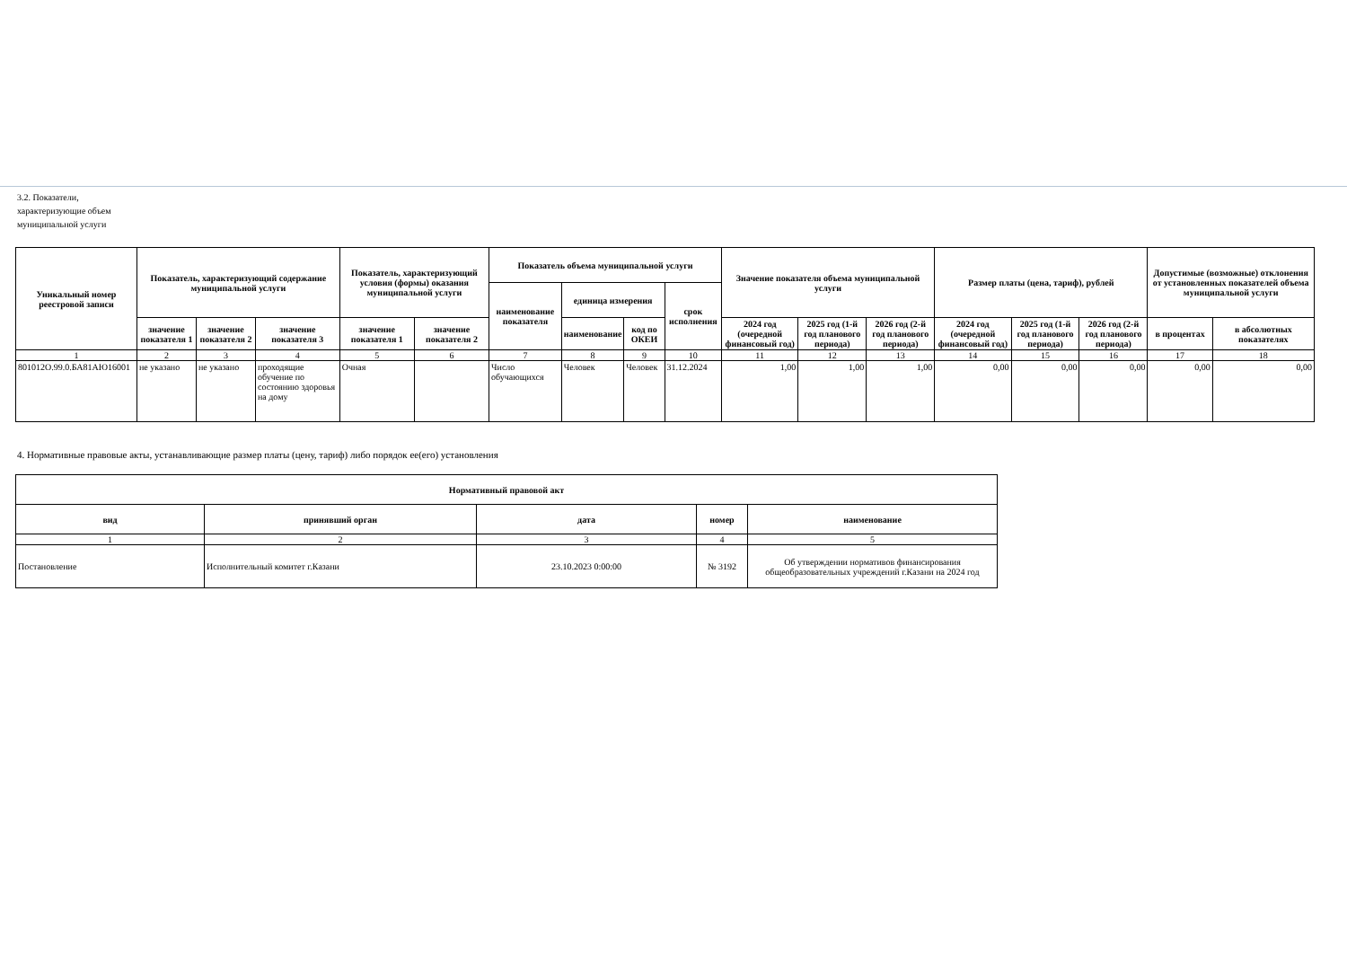3.2. Показатели, характеризующие объем муниципальной услуги
| Уникальный номер реестровой записи | Показатель, характеризующий содержание муниципальной услуги | | | Показатель, характеризующий условия (формы) оказания муниципальной услуги | | Показатель объема муниципальной услуги | | | | Значение показателя объема муниципальной услуги | | | Размер платы (цена, тариф), рублей | | | Допустимые (возможные) отклонения от установленных показателей объема муниципальной услуги | |
| --- | --- | --- | --- | --- | --- | --- | --- | --- | --- | --- | --- | --- | --- | --- | --- | --- | --- |
| | | | | | | наименование показателя | единица измерения | | срок исполнения | | | | | | | | |
| | значение показателя 1 | значение показателя 2 | значение показателя 3 | значение показателя 1 | значение показателя 2 | | наименование | код по ОКЕИ | | 2024 год (очередной финансовый год) | 2025 год (1-й год планового периода) | 2026 год (2-й год планового периода) | 2024 год (очередной финансовый год) | 2025 год (1-й год планового периода) | 2026 год (2-й год планового периода) | в процентах | в абсолютных показателях |
| 1 | 2 | 3 | 4 | 5 | 6 | 7 | 8 | 9 | 10 | 11 | 12 | 13 | 14 | 15 | 16 | 17 | 18 |
| 801012О.99.0.БА81АЮ16001 | не указано | не указано | проходящие обучение по состоянию здоровья на дому | Очная | | Число обучающихся | Человек | Человек | 31.12.2024 | 1,00 | 1,00 | 1,00 | 0,00 | 0,00 | 0,00 | 0,00 | 0,00 |
4. Нормативные правовые акты, устанавливающие размер платы (цену, тариф) либо порядок ее(его) установления
| Нормативный правовой акт | | | | |
| --- | --- | --- | --- | --- |
| вид | принявший орган | дата | номер | наименование |
| 1 | 2 | 3 | 4 | 5 |
| Постановление | Исполнительный комитет г.Казани | 23.10.2023 0:00:00 | № 3192 | Об утверждении нормативов финансирования общеобразовательных учреждений г.Казани на 2024 год |